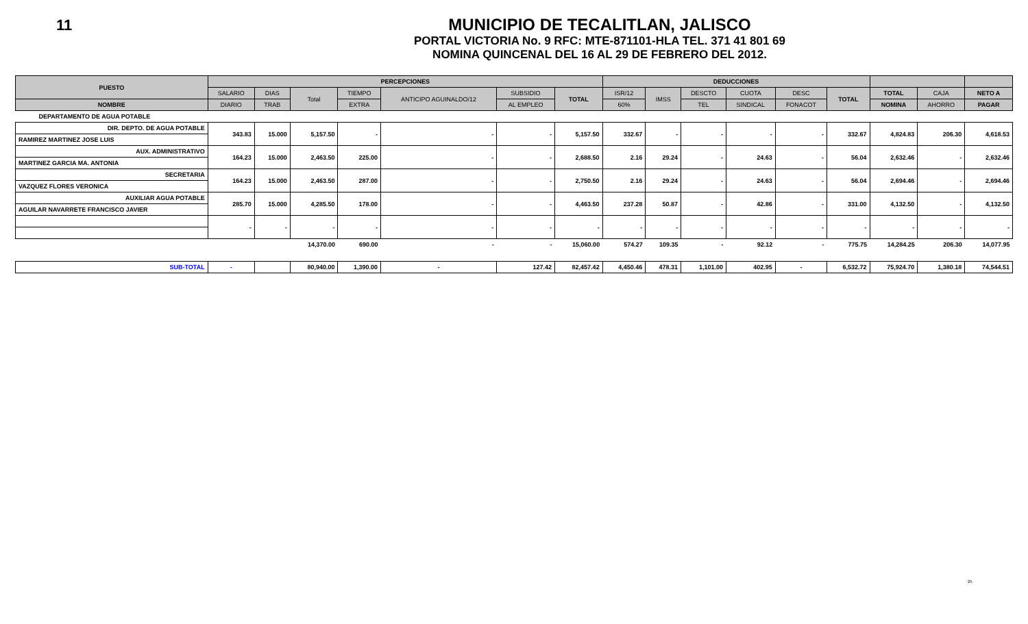11
MUNICIPIO DE TECALITLAN, JALISCO
PORTAL VICTORIA No. 9 RFC: MTE-871101-HLA TEL. 371 41 801 69
NOMINA QUINCENAL DEL 16 AL 29 DE FEBRERO DEL 2012.
| PUESTO | PERCEPCIONES | | | | | | | DEDUCCIONES | | | | | | | | |
| --- | --- | --- | --- | --- | --- | --- | --- | --- | --- | --- | --- | --- | --- | --- | --- | --- |
| | SALARIO | DIAS | Total | TIEMPO | ANTICIPO AGUINALDO/12 | SUBSIDIO | TOTAL | ISR/12 | IMSS | DESCTO | CUOTA | DESC | TOTAL | TOTAL | CAJA | NETO A |
| NOMBRE | DIARIO | TRAB | | EXTRA | | AL EMPLEO | | 60% | | TEL | SINDICAL | FONACOT | | NOMINA | AHORRO | PAGAR |
| DEPARTAMENTO DE AGUA POTABLE | | | | | | | | | | | | | | | | |
| DIR. DEPTO. DE AGUA POTABLE | 343.83 | 15.000 | 5,157.50 | - | - | - | 5,157.50 | 332.67 | - | - | - | - | 332.67 | 4,824.83 | 206.30 | 4,618.53 |
| RAMIREZ MARTINEZ JOSE LUIS | | | | | | | | | | | | | | | | |
| AUX. ADMINISTRATIVO | 164.23 | 15.000 | 2,463.50 | 225.00 | - | - | 2,688.50 | 2.16 | 29.24 | - | 24.63 | - | 56.04 | 2,632.46 | - | 2,632.46 |
| MARTINEZ GARCIA MA. ANTONIA | | | | | | | | | | | | | | | | |
| SECRETARIA | 164.23 | 15.000 | 2,463.50 | 287.00 | - | - | 2,750.50 | 2.16 | 29.24 | - | 24.63 | - | 56.04 | 2,694.46 | - | 2,694.46 |
| VAZQUEZ FLORES VERONICA | | | | | | | | | | | | | | | | |
| AUXILIAR AGUA POTABLE | 285.70 | 15.000 | 4,285.50 | 178.00 | - | - | 4,463.50 | 237.28 | 50.87 | - | 42.86 | - | 331.00 | 4,132.50 | - | 4,132.50 |
| AGUILAR NAVARRETE FRANCISCO JAVIER | | | | | | | | | | | | | | | | |
| | - | - | - | - | - | - | - | - | - | - | - | - | - | - | - | - |
| | | | 14,370.00 | 690.00 | - | - | 15,060.00 | 574.27 | 109.35 | - | 92.12 | - | 775.75 | 14,284.25 | 206.30 | 14,077.95 |
| SUB-TOTAL | - | | 80,940.00 | 1,390.00 | - | 127.42 | 82,457.42 | 4,450.46 | 478.31 | 1,101.00 | 402.95 | - | 6,532.72 | 75,924.70 | 1,380.18 | 74,544.51 |
25